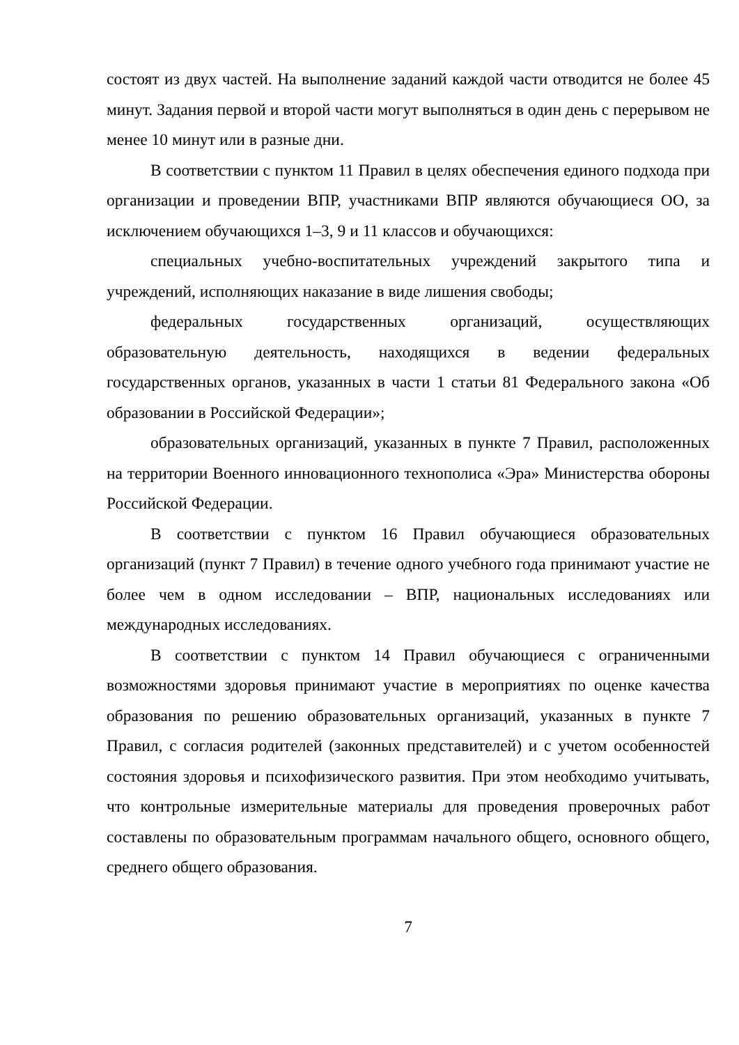состоят из двух частей. На выполнение заданий каждой части отводится не более 45 минут. Задания первой и второй части могут выполняться в один день с перерывом не менее 10 минут или в разные дни.
В соответствии с пунктом 11 Правил в целях обеспечения единого подхода при организации и проведении ВПР, участниками ВПР являются обучающиеся ОО, за исключением обучающихся 1–3, 9 и 11 классов и обучающихся:
специальных учебно-воспитательных учреждений закрытого типа и учреждений, исполняющих наказание в виде лишения свободы;
федеральных государственных организаций, осуществляющих образовательную деятельность, находящихся в ведении федеральных государственных органов, указанных в части 1 статьи 81 Федерального закона «Об образовании в Российской Федерации»;
образовательных организаций, указанных в пункте 7 Правил, расположенных на территории Военного инновационного технополиса «Эра» Министерства обороны Российской Федерации.
В соответствии с пунктом 16 Правил обучающиеся образовательных организаций (пункт 7 Правил) в течение одного учебного года принимают участие не более чем в одном исследовании – ВПР, национальных исследованиях или международных исследованиях.
В соответствии с пунктом 14 Правил обучающиеся с ограниченными возможностями здоровья принимают участие в мероприятиях по оценке качества образования по решению образовательных организаций, указанных в пункте 7 Правил, с согласия родителей (законных представителей) и с учетом особенностей состояния здоровья и психофизического развития. При этом необходимо учитывать, что контрольные измерительные материалы для проведения проверочных работ составлены по образовательным программам начального общего, основного общего, среднего общего образования.
7